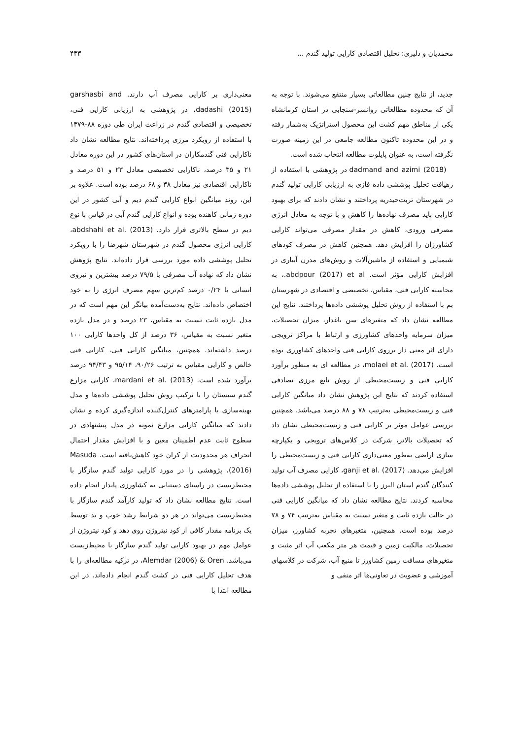محمدیان و دلیری: تحلیل اقتصادی کارایی تولید گندم ... ۴۳۳
جدید، از نتایج چنین مطالعاتی بسیار منتفع می‌شوند. با توجه به آن که محدوده مطالعاتی روانسر-سنجابی در استان کرمانشاه یکی از مناطق مهم کشت این محصول استراتژیک به‌شمار رفته و در این محدوده تاکنون مطالعه جامعی در این زمینه صورت نگرفته است، به عنوان پایلوت مطالعه انتخاب شده است.
dadmand and azimi (2018) در پژوهشی با استفاده از رهیافت تحلیل پوششی داده فازی به ارزیابی کارایی تولید گندم در شهرستان تربت‌حیدریه پرداختند و نشان دادند که برای بهبود کارایی باید مصرف نهاده‌ها را کاهش و با توجه به معادل انرژی مصرفی ورودی، کاهش در مقدار مصرفی می‌تواند کارایی کشاورزان را افزایش دهد. همچنین کاهش در مصرف کودهای شیمیایی و استفاده از ماشین‌آلات و روش‌های مدرن آبیاری در افزایش کارایی مؤثر است. abdpour (2017) et al.، به محاسبه کارایی فنی، مقیاس، تخصیصی و اقتصادی در شهرستان بم با استفاده از روش تحلیل پوششی داده‌ها پرداختند. نتایج این مطالعه نشان داد که متغیرهای سن باغدار، میزان تحصیلات، میزان سرمایه واحدهای کشاورزی و ارتباط با مراکز ترویجی دارای اثر معنی دار برروی کارایی فنی واحدهای کشاورزی بوده است. molaei et al. (2017)، در مطالعه ای به منظور برآورد کارایی فنی و زیست‌محیطی از روش تابع مرزی تصادفی استفاده کردند که نتایج این پژوهش نشان داد میانگین کارایی فنی و زیست‌محیطی به‌ترتیب ۷۸ و ۸۸ درصد می‌باشد. همچنین بررسی عوامل موثر بر کارایی فنی و زیست‌محیطی نشان داد که تحصیلات بالاتر، شرکت در کلاس‌های ترویجی و یکپارچه سازی اراضی به‌طور معنی‌داری کارایی فنی و زیست‌محیطی را افزایش می‌دهد. ganji et al. (2017)، کارایی مصرف آب تولید کنندگان گندم استان البرز را با استفاده از تحلیل پوششی داده‌ها محاسبه کردند. نتایج مطالعه نشان داد که میانگین کارایی فنی در حالت بازده ثابت و متغیر نسبت به مقیاس به‌ترتیب ۷۴ و ۷۸ درصد بوده است. همچنین، متغیرهای تجربه کشاورز، میزان تحصیلات، مالکیت زمین و قیمت هر متر مکعب آب اثر مثبت و متغیرهای مسافت زمین کشاورز تا منبع آب، شرکت در کلاسهای آموزشی و عضویت در تعاونی‌ها اثر منفی و
معنی‌داری بر کارایی مصرف آب دارند. garshasbi and dadashi (2015)، در پژوهشی به ارزیابی کارایی فنی، تخصیصی و اقتصادی گندم در زراعت ایران طی دوره ۸۸-۱۳۷۹ با استفاده از رویکرد مرزی پرداخته‌اند. نتایج مطالعه نشان داد ناکارایی فنی گندمکاران در استان‌های کشور در این دوره معادل ۲۱ و ۳۵ درصد، ناکارایی تخصیصی معادل ۲۳ و ۵۱ درصد و ناکارایی اقتصادی نیز معادل ۳۸ و ۶۸ درصد بوده است. علاوه بر این، روند میانگین انواع کارایی گندم دیم و آبی کشور در این دوره زمانی کاهنده بوده و انواع کارایی گندم آبی در قیاس با نوع دیم در سطح بالاتری قرار دارد. abdshahi et al. (2013)، کارایی انرژی محصول گندم در شهرستان شهرضا را با رویکرد تحلیل پوششی داده مورد بررسی قرار داده‌اند. نتایج پژوهش نشان داد که نهاده آب مصرفی با ۷۹/۵ درصد بیشترین و نیروی انسانی با ۰/۲۴ درصد کم‌ترین سهم مصرف انرژی را به خود اختصاص داده‌اند. نتایج به‌دست‌آمده بیانگر این مهم است که در مدل بازده ثابت نسبت به مقیاس، ۲۳ درصد و در مدل بازده متغیر نسبت به مقیاس، ۳۶ درصد از کل واحدها کارایی ۱۰۰ درصد داشته‌اند. همچنین، میانگین کارایی فنی، کارایی فنی خالص و کارایی مقیاس به ترتیب ۹۰/۲۶، ۹۵/۱۴ و ۹۴/۴۳ درصد برآورد شده است. mardani et al. (2013)، کارایی مزارع گندم سیستان را با ترکیب روش تحلیل پوششی داده‌ها و مدل بهینه‌سازی با پارامترهای کنترل‌کننده اندازه‌گیری کرده و نشان دادند که میانگین کارایی مزارع نمونه در مدل پیشنهادی در سطوح ثابت عدم اطمینان معین و با افزایش مقدار احتمال انحراف هر محدودیت از کران خود کاهش‌یافته است. Masuda (2016)، پژوهشی را در مورد کارایی تولید گندم سازگار با محیط‌زیست در راستای دستیابی به کشاورزی پایدار انجام داده است. نتایج مطالعه نشان داد که تولید کارآمد گندم سازگار با محیط‌زیست می‌تواند در هر دو شرایط رشد خوب و بد توسط یک برنامه مقدار کافی از کود نیتروژن روی دهد و کود نیتروژن از عوامل مهم در بهبود کارایی تولید گندم سازگار با محیط‌زیست می‌باشد. Alemdar (2006) & Oren، در ترکیه مطالعه‌ای را با هدف تحلیل کارایی فنی در کشت گندم انجام داده‌اند. در این مطالعه ابتدا با